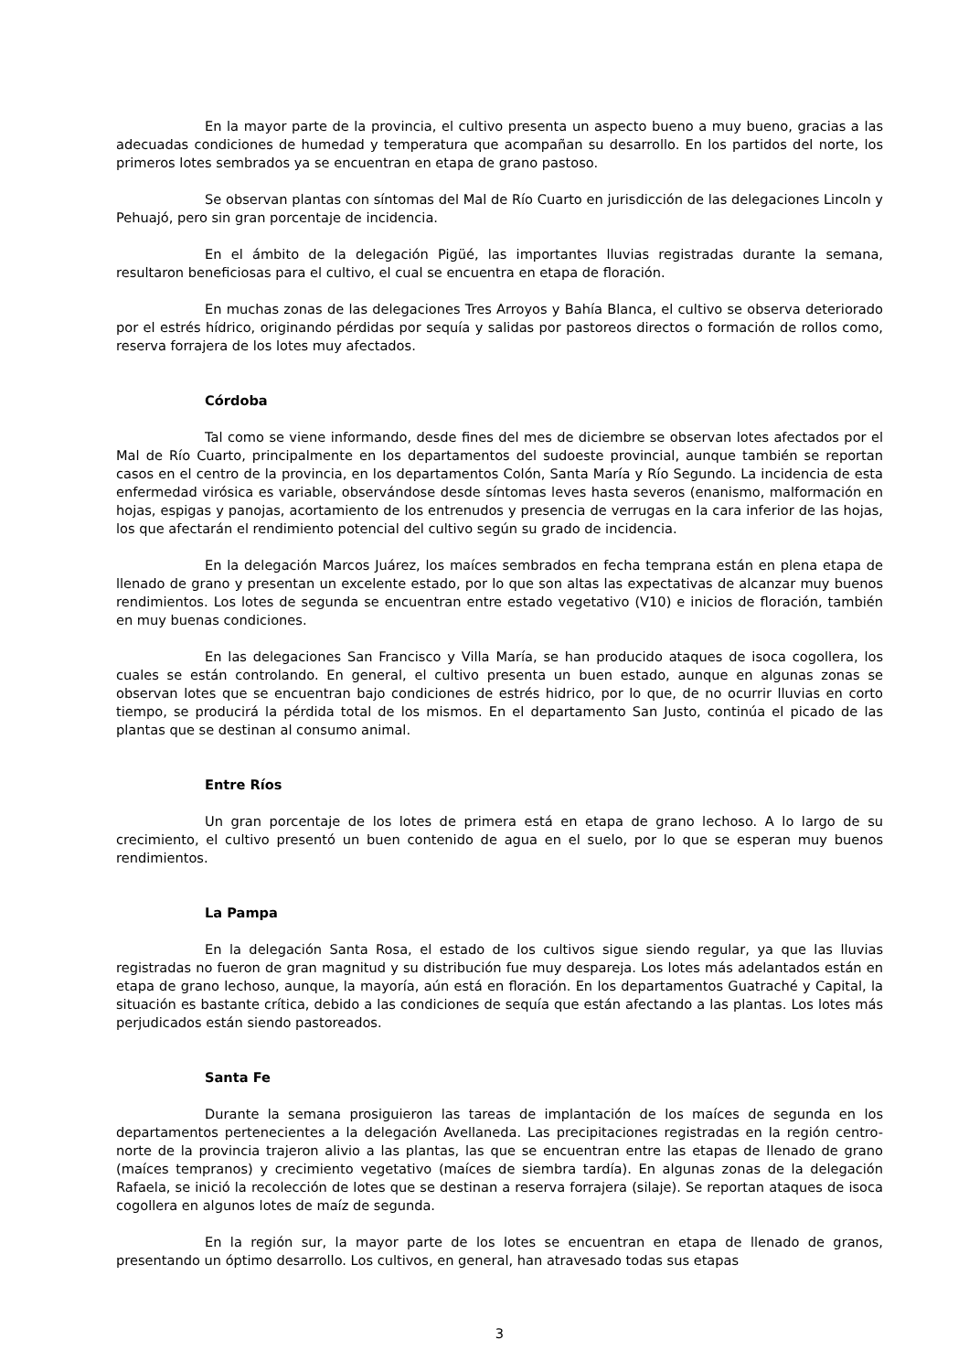En la mayor parte de la provincia, el cultivo presenta un aspecto bueno a muy bueno, gracias a las adecuadas condiciones de humedad y temperatura que acompañan su desarrollo. En los partidos del norte, los primeros lotes sembrados ya se encuentran en etapa de grano pastoso.
Se observan plantas con síntomas del Mal de Río Cuarto en jurisdicción de las delegaciones Lincoln y Pehuajó, pero sin gran porcentaje de incidencia.
En el ámbito de la delegación Pigüé, las importantes lluvias registradas durante la semana, resultaron beneficiosas para el cultivo, el cual se encuentra en etapa de floración.
En muchas zonas de las delegaciones Tres Arroyos y Bahía Blanca, el cultivo se observa deteriorado por el estrés hídrico, originando pérdidas por sequía y salidas por pastoreos directos o formación de rollos como, reserva forrajera de los lotes muy afectados.
Córdoba
Tal como se viene informando, desde fines del mes de diciembre se observan lotes afectados por el Mal de Río Cuarto, principalmente en los departamentos del sudoeste provincial, aunque también se reportan casos en el centro de la provincia, en los departamentos Colón, Santa María y Río Segundo. La incidencia de esta enfermedad virósica es variable, observándose desde síntomas leves hasta severos (enanismo, malformación en hojas, espigas y panojas, acortamiento de los entrenudos y presencia de verrugas en la cara inferior de las hojas, los que afectarán el rendimiento potencial del cultivo según su grado de incidencia.
En la delegación Marcos Juárez, los maíces sembrados en fecha temprana están en plena etapa de llenado de grano y presentan un excelente estado, por lo que son altas las expectativas de alcanzar muy buenos rendimientos. Los lotes de segunda se encuentran entre estado vegetativo (V10) e inicios de floración, también en muy buenas condiciones.
En las delegaciones San Francisco y Villa María, se han producido ataques de isoca cogollera, los cuales se están controlando. En general, el cultivo presenta un buen estado, aunque en algunas zonas se observan lotes que se encuentran bajo condiciones de estrés hidrico, por lo que, de no ocurrir lluvias en corto tiempo, se producirá la pérdida total de los mismos. En el departamento San Justo, continúa el picado de las plantas que se destinan al consumo animal.
Entre Ríos
Un gran porcentaje de los lotes de primera está en etapa de grano lechoso. A lo largo de su crecimiento, el cultivo presentó un buen contenido de agua en el suelo, por lo que se esperan muy buenos rendimientos.
La Pampa
En la delegación Santa Rosa, el estado de los cultivos sigue siendo regular, ya que las lluvias registradas no fueron de gran magnitud y su distribución fue muy despareja. Los lotes más adelantados están en etapa de grano lechoso, aunque, la mayoría, aún está en floración. En los departamentos Guatraché y Capital, la situación es bastante crítica, debido a las condiciones de sequía que están afectando a las plantas. Los lotes más perjudicados están siendo pastoreados.
Santa Fe
Durante la semana prosiguieron las tareas de implantación de los maíces de segunda en los departamentos pertenecientes a la delegación Avellaneda. Las precipitaciones registradas en la región centro-norte de la provincia trajeron alivio a las plantas, las que se encuentran entre las etapas de llenado de grano (maíces tempranos) y crecimiento vegetativo (maíces de siembra tardía). En algunas zonas de la delegación Rafaela, se inició la recolección de lotes que se destinan a reserva forrajera (silaje). Se reportan ataques de isoca cogollera en algunos lotes de maíz de segunda.
En la región sur, la mayor parte de los lotes se encuentran en etapa de llenado de granos, presentando un óptimo desarrollo. Los cultivos, en general, han atravesado todas sus etapas
3